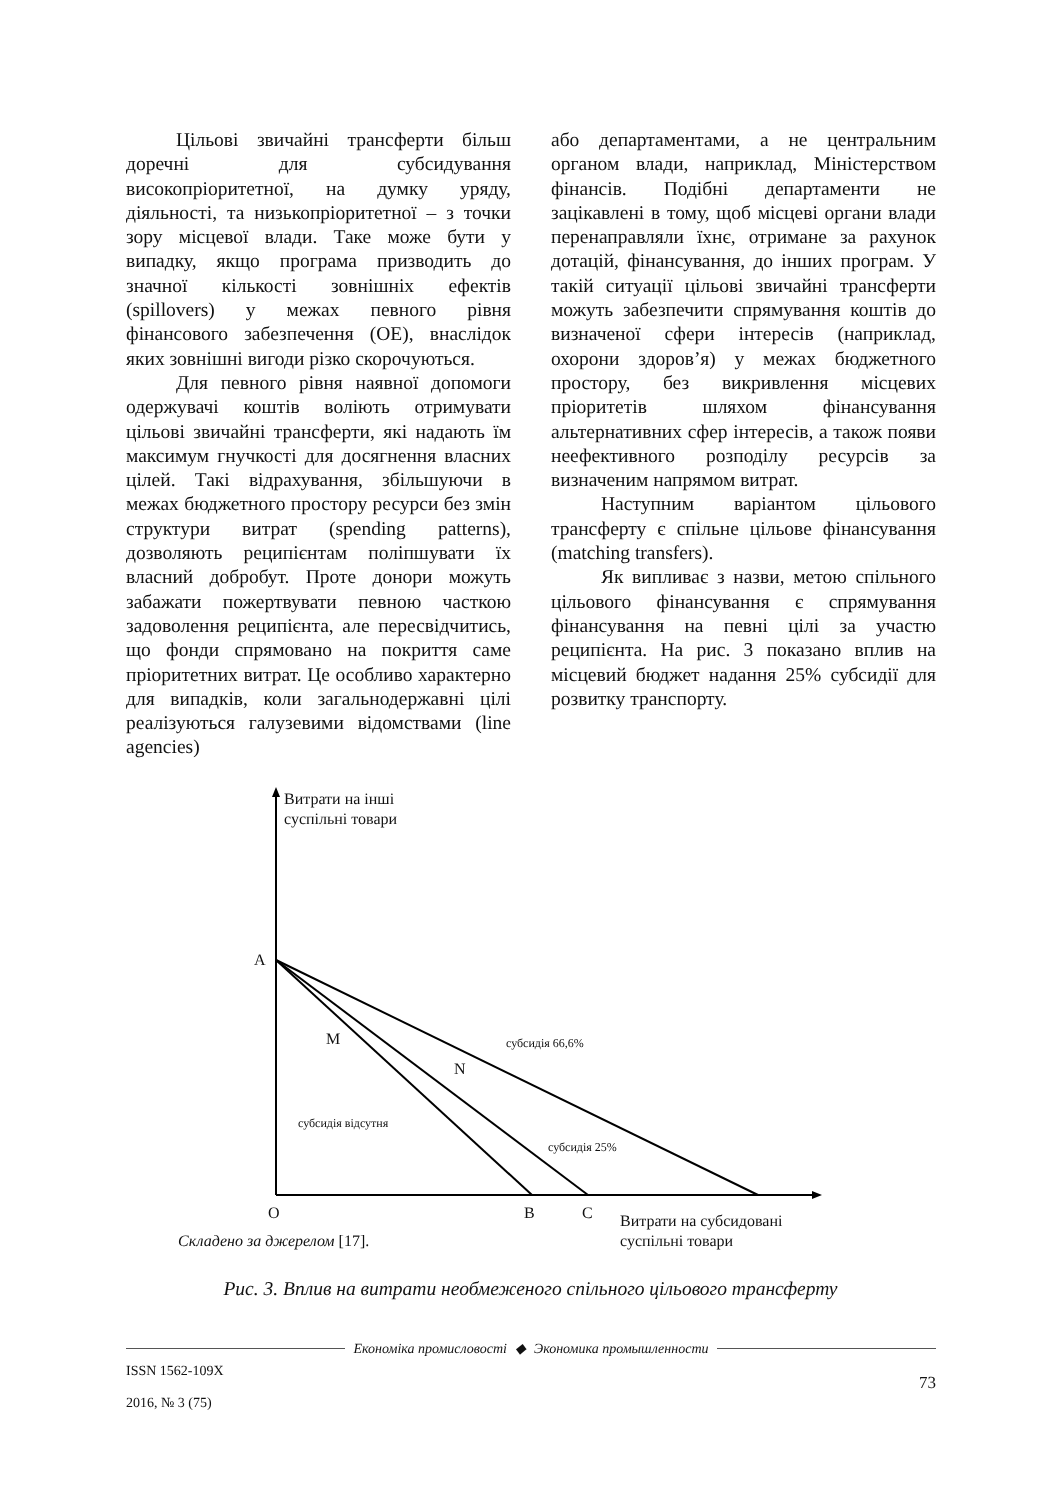Цільові звичайні трансферти більш доречні для субсидування високопріоритетної, на думку уряду, діяльності, та низькопріоритетної – з точки зору місцевої влади. Таке може бути у випадку, якщо програма призводить до значної кількості зовнішніх ефектів (spillovers) у межах певного рівня фінансового забезпечення (ОЕ), внаслідок яких зовнішні вигоди різко скорочуються.
Для певного рівня наявної допомоги одержувачі коштів воліють отримувати цільові звичайні трансферти, які надають їм максимум гнучкості для досягнення власних цілей. Такі відрахування, збільшуючи в межах бюджетного простору ресурси без змін структури витрат (spending patterns), дозволяють реципієнтам поліпшувати їх власний добробут. Проте донори можуть забажати пожертвувати певною часткою задоволення реципієнта, але пересвідчитись, що фонди спрямовано на покриття саме пріоритетних витрат. Це особливо характерно для випадків, коли загальнодержавні цілі реалізуються галузевими відомствами (line agencies)
або департаментами, а не центральним органом влади, наприклад, Міністерством фінансів. Подібні департаменти не зацікавлені в тому, щоб місцеві органи влади перенаправляли їхнє, отримане за рахунок дотацій, фінансування, до інших програм. У такій ситуації цільові звичайні трансферти можуть забезпечити спрямування коштів до визначеної сфери інтересів (наприклад, охорони здоров’я) у межах бюджетного простору, без викривлення місцевих пріоритетів шляхом фінансування альтернативних сфер інтересів, а також появи неефективного розподілу ресурсів за визначеним напрямом витрат.
Наступним варіантом цільового трансферту є спільне цільове фінансування (matching transfers).
Як випливає з назви, метою спільного цільового фінансування є спрямування фінансування на певні цілі за участю реципієнта. На рис. 3 показано вплив на місцевий бюджет надання 25% субсидії для розвитку транспорту.
Витрати на інші
суспільні товари
A
M субсидія 66,6%
N
субсидія відсутня
субсидія 25%
O B C
Витрати на субсидовані
суспільні товари
Складено за джерелом [17].
Рис. 3. Вплив на витрати необмеженого спільного цільового трансферту
Економіка промисловості ◆ Экономика промышленности
ISSN 1562-109X
2016, № 3 (75)
73